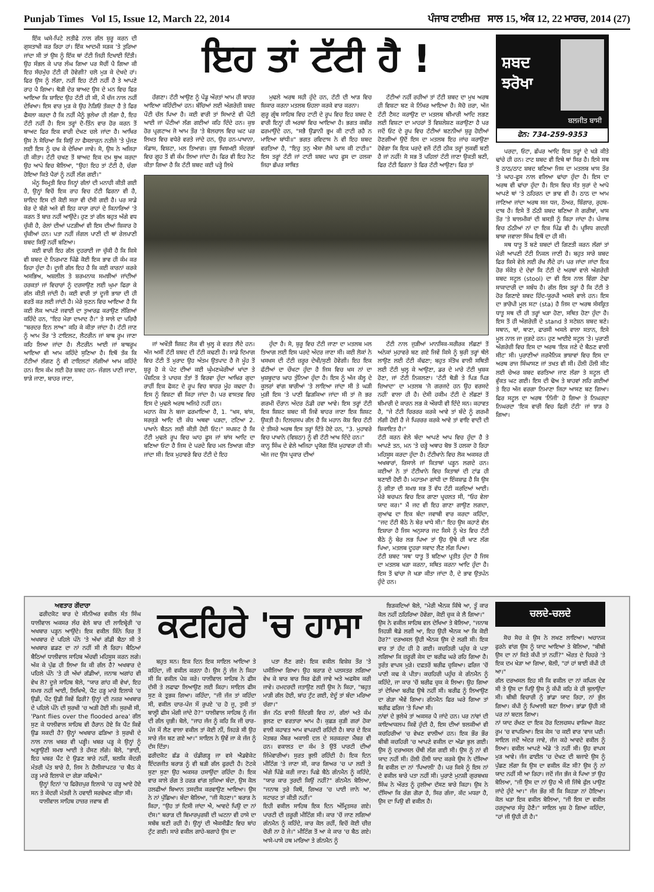Punjab Times Vol 15, Issue 12, March 22, 2014 ਪੰਜਾਬ ਟਾਈਮਜ਼ ਸਾਲ 15, ਅੰਕ 12, 22 ਮਾਰਚ, 2014 (27)
ਇੱਕ ਘਸੇ-ਪਿਟੇ ਲਤੀਫੇ ਨਾਲ ਗੱਲ ਸ਼ੁਰੂ ਕਰਨ ਦੀ ਗੁਸਤਾਖੀ ਕਰ ਰਿਹਾ ਹਾਂ। ਇੱਕ ਆਦਮੀ ਸੜਕ 'ਤੇ ਤੁਰਿਆ ਜਾਂਦਾ ਸੀ ਤਾਂ ਉਸ ਨੂੰ ਇੱਕ ਥਾਂ ਟੱਟੀ ਜਿਹੀ ਦਿਖਾਈ ਦਿੱਤੀ। ਉਹ ਸੰਭਲ ਕੇ ਪਾਰ ਲੰਘ ਗਿਆ ਪਰ ਸੋਚੀਂ ਪੈ ਗਿਆ ਕੀ ਇਹ ਸੱਚਮੁੱਚ ਟੱਟੀ ਹੀ ਹੋਵੇਗੀ? ਚਲੋ ਮੁੜ ਕੇ ਦੇਖਦੇ ਹਾਂ। ਫਿਰ ਉਸ ਨੂੰ ਲੱਗਾ, ਨਹੀਂ ਇਹ ਟੱਟੀ ਨਹੀਂ ਹੈ ਤੇ ਆਪਣੇ ਰਾਹ ਪੈ ਗਿਆ। ਥੋੜੀ ਦੇਰ ਬਾਅਦ ਉਸ ਦੇ ਮਨ ਵਿਚ ਫਿਰ ਆਇਆ ਕਿ ਸ਼ਾਇਦ ਉਹ ਟੱਟੀ ਹੀ ਸੀ, ਮੈਂ ਚੱਜ ਨਾਲ ਨਹੀਂ ਦੇਖਿਆ। ਇਸ ਵਾਰ ਮੁੜ ਕੇ ਉਹ ਨੇੜਿਓਂ ਤੱਕਦਾ ਹੈ ਤੇ ਫਿਰ ਫੈਸਲਾ ਕਰਦਾ ਹੈ ਕਿ ਨਹੀਂ ਮੈਨੂੰ ਭੁਲੇਖਾ ਹੀ ਲੱਗਾ ਹੈ, ਇਹ ਟੱਟੀ ਨਹੀਂ ਹੈ। ਇਸ ਤਰ੍ਹਾਂ ਦੋ-ਤਿੰਨ ਵਾਰ ਹੋਰ ਕਰਨ ਤੋਂ ਬਾਅਦ ਫਿਰ ਇਕ ਵਾਰੀ ਦੇਖਣ ਚਲੇ ਜਾਂਦਾ ਹੈ। ਆਖਿਰ ਉਸ ਨੇ ਸੋਚਿਆ ਕਿ ਕਿਉਂ ਨਾ ਫੈਸਲਾਕੁਨ ਨਤੀਜੇ 'ਤੇ ਪੁੱਜਣ ਲਈ ਇਸ ਨੂੰ ਚਖ ਕੇ ਦੇਖਿਆ ਜਾਵੇ। ਸੋ, ਉਸ ਨੇ ਅਜਿਹਾ ਹੀ ਕੀਤਾ। ਟੱਟੀ ਚਖਣ ਤੋਂ ਬਾਅਦ ਇਕ ਦਮ ਥੂਅ ਕਰਦਾ ਉਹ ਆਪੇ ਵਿਚ ਬੋਲਿਆ, "ਉਹ! ਇਹ ਤਾਂ ਟੱਟੀ ਹੈ, ਚੰਗਾ ਹੋਇਆ ਕਿਤੇ ਪੈਰਾਂ ਨੂੰ ਨਹੀਂ ਲੱਗ ਗਈ।"
ਮੰਨੂ ਸਿਮ੍ਰਤੀ ਵਿਚ ਜਿਨ੍ਹਾਂ ਗੱਲਾਂ ਦੀ ਮਨਾਹੀ ਕੀਤੀ ਗਈ ਹੈ, ਉਨ੍ਹਾਂ ਵਿਚੋਂ ਇਕ ਰਾਹ ਵਿਚ ਟੱਟੀ ਫਿਰਨਾ ਵੀ ਹੈ, ਸ਼ਾਇਦ ਇਸ ਦੀ ਕੋਈ ਸਜ਼ਾ ਵੀ ਦੱਸੀ ਗਈ ਹੈ। ਪਰ ਸਾਡੇ ਸ਼ੇਰ ਦੇ ਬੱਗੇ ਅਜੇ ਵੀ ਇਹ ਕਾਰਾ ਰਾਹਾਂ ਦੇ ਕਿਨਾਰਿਆਂ 'ਤੇ ਕਰਨ ਤੋਂ ਬਾਜ਼ ਨਹੀਂ ਆਉਂਦੇ। ਹੁਣ ਤਾਂ ਗੱਲ ਬਹੁਤ ਅੱਗੇ ਵਧ ਚੁੱਕੀ ਹੈ, ਰੇਲਾਂ ਦੀਆਂ ਪਟੜੀਆਂ ਵੀ ਇਸ ਦੀਆਂ ਸ਼ਿਕਾਰ ਹੋ ਚੁੱਕੀਆਂ ਹਨ। ਪਤਾ ਨਹੀਂ ਜੰਗਲ ਪਾਣੀ ਦੀ ਥਾਂ ਰੇਲਪਾਣੀ ਸ਼ਬਦ ਕਿਉਂ ਨਹੀਂ ਬਣਿਆ।
ਕਈ ਵਾਰੀ ਇਹ ਗੱਲ ਦੁਹਰਾਈ ਜਾ ਚੁੱਕੀ ਹੈ ਕਿ ਕਿਸੇ ਵੀ ਸ਼ਬਦ ਦੇ ਨਿਰਮਾਣ ਪਿੱਛੇ ਕੋਈ ਇਕ ਭਾਵ ਹੀ ਕੰਮ ਕਰ ਰਿਹਾ ਹੁੰਦਾ ਹੈ। ਦੂਜੀ ਗੱਲ ਇਹ ਹੈ ਕਿ ਕਈ ਕਾਰਨਾਂ ਕਰਕੇ ਅਸਭਿਅ, ਅਸ਼ਲੀਲ ਤੇ ਸ਼ਰਮਨਾਕ ਸਮਝੀਆਂ ਜਾਂਦੀਆਂ ਹਰਕਤਾਂ ਜਾਂ ਵਿਚਾਰਾਂ ਨੂੰ ਦਰਸਾਉਣ ਲਈ ਘੁਮਾ ਫਿਰਾ ਕੇ ਗੱਲ ਕੀਤੀ ਜਾਂਦੀ ਹੈ। ਕਈ ਵਾਰੀ ਤਾਂ ਦੂਜੀ ਭਾਸ਼ਾ ਦੀ ਹੀ ਵਰਤੋਂ ਕਰ ਲਈ ਜਾਂਦੀ ਹੈ। ਮੇਰੇ ਸੁਣਨ ਵਿਚ ਆਇਆ ਹੈ ਕਿ ਕਈ ਲੋਕ ਆਪਣੇ ਜਵਾਈ ਦਾ ਤੁਆਰਫ਼ ਕਰਾਉਣ ਲੱਗਿਆਂ ਕਹਿੰਦੇ ਹਨ, "ਇਹ ਮੇਰਾ ਦਾਮਾਦ ਹੈ।" ਤੇ ਸਾਲੇ ਦਾ ਪਰਿਚੈ "ਬਰਦਰ ਇਨ ਲਾਅ" ਕਹਿ ਕੇ ਕੀਤਾ ਜਾਂਦਾ ਹੈ। ਟੱਟੀ ਜਾਣ ਨੂੰ ਆਮ ਤੌਰ 'ਤੇ ਟਾਇਲਟ, ਲੈਟਰੀਨ ਜਾਂ ਬਾਥ ਰੂਮ ਜਾਣਾ ਕਹਿ ਲਿਆ ਜਾਂਦਾ ਹੈ। ਲੈਟਰੀਨ ਆਈ ਜਾਂ ਬਾਥਰੂਮ ਆਇਆ ਵੀ ਆਮ ਕਹਿੰਦੇ ਸੁਣਿਆ ਹੈ। ਇਥੋਂ ਤੱਕ ਕਿ ਟੱਟੀਆਂ ਲੱਗਣ ਨੂੰ ਵੀ ਟਾਇਲਟਾਂ ਲੱਗੀਆਂ ਆਮ ਕਹਿੰਦੇ ਹਨ। ਇਸ ਕੰਮ ਲਈ ਹੋਰ ਸ਼ਬਦ ਹਨ- ਜੰਗਲ ਪਾਣੀ ਜਾਣਾ, ਝਾੜੇ ਜਾਣਾ, ਬਾਹਰ ਜਾਣਾ,
ਇਹ ਤਾਂ ਟੱਟੀ ਹੈ !
ਹੱਗਣਾ। ਟੱਟੀ ਆਉਣ ਨੂੰ ਪੇਂਡੂ ਔਰਤਾਂ ਆਮ ਹੀ ਬਾਹਰ ਆਇਆ ਕਹਿੰਦੀਆਂ ਹਨ। ਬੱਚਿਆਂ ਲਈ ਅੰਗਰੇਜ਼ੀ ਸ਼ਬਦ ਪੌਟੀ ਚੱਲ ਪਿਆ ਹੈ। ਕਈ ਵਾਰੀ ਤਾਂ ਸਿਆਣੇ ਵੀ ਪੌਟੀ ਆਈ ਜਾਂ ਪੌਟੀਆਂ ਲੱਗ ਗਈਆਂ ਕਹਿ ਦਿੰਦੇ ਹਨ। ਕੁਝ ਹੋਰ ਪ੍ਰਗਟਾਅ ਜੋ ਆਮ ਤੌਰ 'ਤੇ ਬੋਲਚਾਲ ਵਿਚ ਘਟ ਪਰ ਲਿਖਤ ਵਿਚ ਵਧੇਰੇ ਵਰਤੇ ਜਾਂਦੇ ਹਨ, ਉਹ ਹਨ-ਪਾਖਾਨਾ, ਸੰਡਾਸ, ਵਿਸ਼ਟਾ, ਮਲ ਤਿਆਗ। ਕੁਝ ਖਿਝਮਈ ਸੰਦਰਭਾਂ ਵਿਚ ਗੂਹ ਤੋਂ ਵੀ ਕੰਮ ਲਿਆ ਜਾਂਦਾ ਹੈ। ਫਿਰ ਵੀ ਇਹ ਨੋਟ ਕੀਤਾ ਗਿਆ ਹੈ ਕਿ ਟੱਟੀ ਸ਼ਬਦ ਕਈ ਪੜ੍ਹੇ ਲਿਖੇ
ਮੁਢਲੇ ਅਰਥ ਸਹੀ ਹੁੰਦੇ ਹਨ, ਟੱਟੀ ਦੀ ਆੜ ਵਿਚ ਸ਼ਿਕਾਰ ਕਰਨਾ ਮਤਲਬ ਓਹਲਾ ਕਰਕੇ ਵਾਰ ਕਰਨਾ।
ਗੁਰੂ ਗ੍ਰੰਥ ਸਾਹਿਬ ਵਿਚ ਟਾਟੀ ਦੇ ਰੂਪ ਵਿਚ ਇਹ ਸ਼ਬਦ ਦੋ ਵਾਰੀ ਇਨ੍ਹਾਂ ਹੀ ਅਰਥਾਂ ਵਿਚ ਆਇਆ ਹੈ। ਭਗਤ ਕਬੀਰ ਫਰਮਾਉਂਦੇ ਹਨ, "ਸਭੈ ਉਡਾਨੀ ਭ੍ਰਮ ਕੀ ਟਾਟੀ ਰਹੈ ਨ ਮਾਇਆ ਬਾਂਧੀ॥" ਭਗਤ ਰਵਿਦਾਸ ਨੇ ਵੀ ਇਹ ਸ਼ਬਦ ਵਰਤਿਆ ਹੈ, "ਇਹੁ ਤਨੁ ਐਸਾ ਜੈਸੇ ਘਾਸ ਕੀ ਟਾਟੀ॥" ਇਸ ਤਰ੍ਹਾਂ ਟੱਟੀ ਜਾਂ ਟਾਟੀ ਸ਼ਬਦ ਘਾਹ ਫੂਸ ਦਾ ਹਲਕਾ ਜਿਹਾ ਛੱਪਰ ਸਾਬਿਤ
ਟੱਟੀਆਂ ਨਹੀਂ ਰਹੀਆਂ ਤਾਂ ਟੱਟੀ ਸ਼ਬਦ ਦਾ ਮੁਖ ਅਰਥ ਹੀ ਵਿਸ਼ਟਾ ਬਣ ਕੇ ਨਿੱਖਰ ਆਇਆ ਹੈ। ਸੋਚੋ ਜ਼ਰਾ, ਅੱਜ ਟੱਟੀ ਟੈਸਟ ਕਰਾਉਣ ਦਾ ਮਤਲਬ ਬੀਮਾਰੀ ਆਦਿ ਲਭਣ ਲਈ ਵਿਸ਼ਟਾ ਦਾ ਮਾਹਰਾਂ ਤੋਂ ਵਿਸ਼ਲੇਸ਼ਣ ਕਰਾਉਣਾ ਹੈ ਪਰ ਜਦੋਂ ਓਟ ਦੇ ਰੂਪ ਵਿਚ ਟੱਟੀਆਂ ਬਣਨੀਆਂ ਸ਼ੁਰੂ ਹੋਈਆਂ ਹੋਣਗੀਆਂ ਉਦੋਂ ਇਸ ਦਾ ਮਤਲਬ ਇਹ ਜਾਂਚ ਕਰਾਉਣਾ ਹੋਵੇਗਾ ਕਿ ਇਕ ਪਰਦੇ ਵਜੋਂ ਟੱਟੀ ਠੀਕ ਤਰ੍ਹਾਂ ਲੁਕਵੀਂ ਬਣੀ ਹੈ ਜਾਂ ਨਹੀਂ! ਸੋ ਸਭ ਤੋਂ ਪਹਿਲਾਂ ਟੱਟੀ ਜਾਣਾ ਉਕਤੀ ਬਣੀ, ਫਿਰ ਟੱਟੀ ਫਿਰਨਾ ਤੇ ਫਿਰ ਟੱਟੀ ਆਉਣਾ। ਫਿਰ ਤਾਂ
ਜਾਂ ਅਖੌਤੀ ਸ਼ਿਸ਼ਟ ਲੋਕ ਵੀ ਖੁਲ੍ਹ ਕੇ ਵਰਤ ਲੈਂਦੇ ਹਨ। ਅੱਜ ਅਸੀਂ ਟੱਟੀ ਸ਼ਬਦ ਦੀ ਟੱਟੀ ਕਢਣੀ ਹੈ। ਸਾਡੇ ਦਿਮਾਗ ਵਿਚ ਟੱਟੀ ਤੋਂ ਮੁਰਾਦ ਉਹ ਅੰਤਮ ਉਤਪਾਦ ਹੈ ਜੋ ਮੂੰਹ ਤੋਂ ਸ਼ੁਰੂ ਹੋ ਕੇ ਪੇਟ ਦੀਆਂ ਕਈ ਘੁੰਮਣਘੇਰੀਆਂ ਖਾਂਦਾ ਤੇ ਪੌਸ਼ਟਿਕ ਤੇ ਪਾਚਕ ਤੱਤਾਂ ਤੋਂ ਵਿਰਵਾ ਹੁੰਦਾ ਆਖਿਰ ਗੁਦਾ ਰਾਹੀਂ ਇਕ ਫੋਕਟ ਦੇ ਰੂਪ ਵਿਚ ਬਾਹਰ ਮੂੰਹ ਕਢਦਾ ਹੈ। ਇਸ ਨੂੰ ਵਿਸ਼ਟਾ ਵੀ ਕਿਹਾ ਜਾਂਦਾ ਹੈ। ਪਰ ਵਾਸਤਵ ਵਿਚ ਇਸ ਦੇ ਮੁਢਲੇ ਅਰਥ ਅਜਿਹੇ ਨਹੀਂ ਹਨ।
ਮਹਾਨ ਕੋਸ਼ ਨੇ ਬਜਾ ਫਰਮਾਇਆ ਹੈ, 1. "ਖਸ, ਬਾਂਸ, ਸਰਕੁੜੇ ਆਦਿ ਦੀ ਕੰਧ ਅਥਵਾ ਪੜਦਾ, ਟਟਿਆ 2. ਪਾਖਾਨੇ ਬੈਠਨ ਲਈ ਕੀਤੀ ਹੋਈ ਓਟ।" ਸਪਸ਼ਟ ਹੈ ਕਿ ਟੱਟੀ ਮੁਢਲੇ ਰੂਪ ਵਿਚ ਘਾਹ ਫੂਸ ਜਾਂ ਬਾਂਸ ਆਦਿ ਦਾ ਬਣਿਆ ਓਟਾ ਹੈ ਜਿਸ ਦੇ ਪਰਦੇ ਵਿਚ ਮਲ ਤਿਆਗ ਕੀਤਾ ਜਾਂਦਾ ਸੀ। ਇਕ ਮੁਹਾਵਰੇ ਵਿਚ ਟੱਟੀ ਦੇ ਇਹ
ਹੁੰਦਾ ਹੈ। ਸੋ, ਸ਼ੁਰੂ ਵਿਚ ਟੱਟੀ ਜਾਣਾ ਦਾ ਮਤਲਬ ਮਲ ਤਿਆਗ ਲਈ ਇਸ ਪਰਦੇ ਅੰਦਰ ਜਾਣਾ ਸੀ। ਕਈ ਲੋਕਾਂ ਨੇ ਖਸਖਸ ਦੀ ਟੱਟੀ ਜ਼ਰੂਰ ਦੇਖੀ/ਸੁਣੀ ਹੋਵੇਗੀ। ਇਹ ਇਕ ਫੱਟੀਆਂ ਦਾ ਚੌਖਟਾ ਹੁੰਦਾ ਹੈ ਜਿਸ ਵਿਚ ਖਸ ਨਾਂ ਦਾ ਖੁਸ਼ਬੂਦਾਰ ਘਾਹ ਤੁੰਨਿਆ ਹੁੰਦਾ ਹੈ। ਇਸ ਨੂੰ ਅੱਜ ਕੱਲ੍ਹ ਦੇ ਕੂਲਰਾਂ ਵਾਂਗ ਬਾਰੀਆਂ 'ਤੇ ਲਾਇਆ ਜਾਂਦਾ ਸੀ ਤੇ ਘੜੀ ਮੁੜੀ ਇਸ 'ਤੇ ਪਾਣੀ ਛਿੜਕਿਆ ਜਾਂਦਾ ਸੀ ਤਾਂ ਜੋ ਭਰ ਗਰਮੀ ਦੌਰਾਨ ਅੰਦਰ ਠੰਡੀ ਹਵਾ ਆਵੇ। ਇਸ ਤਰ੍ਹਾਂ ਟੱਟੀ ਇਕ ਸ਼ਿਸ਼ਟ ਸ਼ਬਦ ਸੀ ਜਿਵੇਂ ਬਾਹਰ ਜਾਣਾ ਇਕ ਸ਼ਿਸ਼ਟ ਉਕਤੀ ਹੈ। ਦਿਲਚਸਪ ਗੱਲ ਹੈ ਕਿ ਮਹਾਨ ਕੋਸ਼ ਵਿਚ ਟੱਟੀ ਦੇ ਤੀਸਰੇ ਅਰਥ ਇਸ ਤਰ੍ਹਾਂ ਦਿੱਤੇ ਹੋਏ ਹਨ, "3. ਮੁਹਾਵਰੇ ਵਿਚ ਪਾਖਾਨੇ (ਵਿਸ਼ਠਾ) ਨੂੰ ਵੀ ਟੱਟੀ ਆਖ ਦਿੰਦੇ ਹਨ।"
ਕਾਨ੍ਹ ਸਿੰਘ ਦੇ ਵੇਲੇ ਅਜਿਹਾ ਪ੍ਰਯੋਗ ਇੱਕ ਮੁਹਾਵਰਾ ਹੀ ਸੀ। ਅੱਜ ਜਦ ਉਸ ਪ੍ਰਕਾਰ ਦੀਆਂ
ਟੱਟੀ ਨਾਲ ਜੁੜੀਆਂ ਮਾਨਸਿਕ-ਸਰੀਰਕ ਲੱਛਣਾਂ ਤੋਂ ਅਨੇਕਾਂ ਮੁਹਾਵਰੇ ਬਣ ਗਏ ਜਿਵੇਂ ਕਿਸੇ ਨੂੰ ਬੁਰੀ ਤਰ੍ਹਾਂ ਥੱਲੇ ਲਾਉਣ ਲਈ ਟੱਟੀ ਕੱਢਣਾ; ਬਹੁਤ ਸੰਤੋਖ ਵਾਲੀ ਸਥਿਤੀ ਲਈ ਟੱਟੀ ਖੁਲ੍ਹ ਕੇ ਆਉਣਾ, ਡਰ ਦੇ ਮਾਰੇ ਟੱਟੀ ਖੁਸ਼ਕ ਹੋਣਾ, ਜਾਂ ਟੱਟੀ ਨਿਕਲਣਾ। 'ਟੱਟੀ ਥੋੜੀ ਤੇ ਪਿੜ ਪਿੜ ਜ਼ਿਆਦਾ' ਦਾ ਮਤਲਬ 'ਜੋ ਗਰਜਦੇ ਹਨ ਉਹ ਵਰਸਦੇ ਨਹੀਂ' ਵਾਲਾ ਹੀ ਹੈ। ਦੇਸੀ ਹਕੀਮ ਟੱਟੀ ਦੇ ਲੱਛਣਾਂ ਤੋਂ ਬੀਮਾਰੀ ਦੇ ਕਾਰਨ ਲਭ ਕੇ ਔਸ਼ਧੀ ਵੀ ਦਿੰਦੇ ਸਨ। ਕਹਾਵਤ ਹੈ, "ਜੇ ਟੱਟੀ ਚਿਰਰਰ ਕਰਕੇ ਆਵੇ ਤਾਂ ਬੰਦੇ ਨੂੰ ਗਰਮੀ ਲੱਗੀ ਹੋਈ ਹੈ ਜੇ ਪਿਰਰਰ ਕਰਕੇ ਆਵੇ ਤਾਂ ਵਾਇ ਵਾਦੀ ਦੀ ਸ਼ਿਕਾਇਤ ਹੈ।"
ਟੱਟੀ ਕਰਨ ਵੇਲੇ ਬੰਦਾ ਆਪਣੇ ਆਪ ਵਿਚ ਹੁੰਦਾ ਹੈ ਤੇ ਆਪਣੇ ਤਨ, ਮਨ 'ਤੇ ਚੜ੍ਹੇ ਅਥਾਹ ਬੋਝ ਤੋਂ ਹਲਕਾ ਹੋ ਰਿਹਾ ਮਹਿਸੂਸ ਕਰਦਾ ਹੁੰਦਾ ਹੈ। ਟੱਟੀਖਾਨੇ ਵਿਚ ਲੋਕ ਅਕਸਰ ਹੀ ਅਖਬਾਰਾਂ, ਰਿਸਾਲੇ ਜਾਂ ਕਿਤਾਬਾਂ ਪੜ੍ਹਨ ਲਗਦੇ ਹਨ। ਕਈਆਂ ਨੇ ਤਾਂ ਟੱਟੀਖਾਨੇ ਵਿਚ ਕਿਤਾਬਾਂ ਦੀ ਟਾਂਡ ਹੀ ਬਣਾਈ ਹੋਈ ਹੈ। ਮਹਾਤਮਾ ਗਾਂਧੀ ਦਾ ਇੰਕਸ਼ਾਫ਼ ਹੈ ਕਿ ਉਸ ਨੂੰ ਗੀਤਾ ਦੀ ਸਮਝ ਸਭ ਤੋਂ ਵੱਧ ਟੱਟੀ ਕਰਦਿਆਂ ਆਈ। ਮੇਰੇ ਬਚਪਨ ਵਿਚ ਇਕ ਗਾਣਾ ਪ੍ਰਚਲਤ ਸੀ, "ਓਹ ਵੇਲਾ ਯਾਦ ਕਰ।" ਮੈਂ ਜਦ ਵੀ ਇਹ ਗਾਣਾ ਗਾਉਣ ਲਗਦਾ, ਗੁਆਂਢ ਦਾ ਇਕ ਬੰਦਾ ਜਵਾਬੀ ਵਾਰ ਕਰਦਾ ਕਹਿੰਦਾ, "ਜਦ ਟੱਟੀ ਬੈਠੇ ਨੇ ਬੇਰ ਖਾਧੇ ਸੀ।" ਇਹ ਉਸ ਕਹਾਣੇ ਵੱਲ ਇਸ਼ਾਰਾ ਹੈ ਜਿਸ ਅਨੁਸਾਰ ਜਦ ਕਿਸੇ ਨੂੰ ਖੇਤ ਵਿਚ ਟੱਟੀ ਬੈਠੇ ਨੂੰ ਬੇਰ ਲਭ ਪਿਆ ਤਾਂ ਉਹ ਉਥੇ ਹੀ ਖਾਣ ਲੱਗ ਪਿਆ, ਮਤਲਬ ਦੂਹਰਾ ਸਵਾਦ ਲੈਣ ਲੱਗ ਪਿਆ।
ਟੱਟੀ ਸ਼ਬਦ 'ਸਥ' ਧਾਤੂ ਤੋਂ ਬਣਿਆ ਪ੍ਰਤੀਤ ਹੁੰਦਾ ਹੈ ਜਿਸ ਦਾ ਮਤਲਬ ਖੜਾ ਕਰਨਾ, ਸਥਿਤ ਕਰਨਾ ਆਦਿ ਹੁੰਦਾ ਹੈ। ਇਸ ਤੋਂ ਢਾਂਚਾ ਜੋ ਖੜਾ ਕੀਤਾ ਜਾਂਦਾ ਹੈ, ਦੇ ਭਾਵ ਉਤਪੰਨ ਹੁੰਦੇ ਹਨ।
ਸ਼ਬਦ ਝਰੋਖਾ
ਬਲਜੀਤ ਬਾਸੀ
ਫੋਨ: 734-259-9353
ਪਰਦਾ, ਓਟਾ, ਛੱਪਰ ਆਦਿ ਇਕ ਤਰ੍ਹਾਂ ਦੇ ਖੜੇ ਕੀਤੇ ਢਾਂਚੇ ਹੀ ਹਨ। ਟਾਟ ਸ਼ਬਦ ਵੀ ਇਥੇ ਥਾਂ ਸਿਰ ਹੈ। ਇਸੇ ਸਥ ਤੋਂ ਠਾਠ/ਠਾਟ ਸ਼ਬਦ ਬਣਿਆ ਜਿਸ ਦਾ ਮਤਲਬ ਖਾਸ ਤੌਰ 'ਤੇ ਘਾਹ-ਫੂਸ ਨਾਲ ਵਲਿਆ ਢਾਂਚਾ ਹੁੰਦਾ ਹੈ। ਇਸ ਦਾ ਅਰਥ ਵੀ ਢਾਂਚਾ ਹੁੰਦਾ ਹੈ। ਇਸ ਵਿਚ ਸੱਤ ਸੁਰਾਂ ਦੇ ਆਪੋ ਆਪਣੇ ਥਾਂ 'ਤੇ ਠਹਿਰਨ ਦਾ ਭਾਵ ਵੀ ਹੈ। ਠਾਠ ਦਾ ਆਮ ਜਾਣਿਆ ਜਾਂਦਾ ਅਰਥ ਸਜ ਧਜ, ਠੌਅਰ, ਸ਼ਿੰਗਾਰ, ਰੁਹਬ-ਦਾਬ ਹੈ। ਇਸੇ ਤੋਂ ਠੱਠੀ ਸ਼ਬਦ ਬਣਿਆ ਜੋ ਗਰੀਬਾਂ, ਖਾਸ ਤੌਰ 'ਤੇ ਬਾਲਮੀਕਾਂ ਦੀ ਬਸਤੀ ਨੂੰ ਕਿਹਾ ਜਾਂਦਾ ਹੈ। ਪੰਜਾਬ ਵਿਚ ਠੱਠੀਆਂ ਨਾਂ ਦਾ ਇਕ ਪਿੰਡ ਵੀ ਹੈ। ਪ੍ਰਸਿਧ ਗਦਰੀ ਬਾਬਾ ਜਵਾਲਾ ਸਿੰਘ ਇਥੋਂ ਦਾ ਹੀ ਸੀ।
ਸਥ ਧਾਤੂ ਤੋਂ ਬਣੇ ਸ਼ਬਦਾਂ ਦੀ ਗਿਣਤੀ ਕਰਨ ਲੱਗਾਂ ਤਾਂ ਮੇਰੀ ਆਪਣੀ ਟੱਟੀ ਨਿਕਲ ਜਾਣੀ ਹੈ। ਬਹੁਤ ਸਾਰੇ ਸ਼ਬਦ ਫਿਰ ਕਿਸੇ ਵੇਲੇ ਲਈ ਰੱਖ ਲੈਂਦੇ ਹਾਂ। ਪਰ ਜਾਂਦਾ ਜਾਂਦਾ ਇਕ ਹੋਰ ਸੰਕੇਤ ਦੇ ਦੇਵਾਂ ਕਿ ਟੱਟੀ ਦੇ ਅਰਥਾਂ ਵਾਲੇ ਅੰਗਰੇਜ਼ੀ ਸ਼ਬਦ ਸਟੂਲ (stool) ਦਾ ਵੀ ਇਸ ਨਾਲ ਵਿੰਗਾ ਟੇਢਾ ਸਾਕਾਦਾਰੀ ਦਾ ਸਬੰਧ ਹੈ। ਗੱਲ ਇਸ ਤਰ੍ਹਾਂ ਹੈ ਕਿ ਟੱਟੀ ਤੇ ਹੋਰ ਗਿਣਾਏ ਸ਼ਬਦ ਹਿੰਦ-ਯੂਰਪੀ ਅਸਲੇ ਵਾਲੇ ਹਨ। ਇਸ ਦਾ ਭਾਰੋਪੀ ਮੂਲ ਸਟਾ (sta) ਹੈ ਜਿਸ ਦਾ ਅਰਥ ਸੰਸਕ੍ਰਿਤ ਧਾਤੂ ਸਥ ਦੀ ਹੀ ਤਰ੍ਹਾਂ ਖੜਾ ਹੋਣਾ, ਸਥਿਤ ਹੋਣਾ ਹੁੰਦਾ ਹੈ। ਇਸ ਤੋਂ ਹੀ ਅੰਗਰੇਜ਼ੀ ਦੇ stand ਤੇ ਸਟੇਸ਼ਨ ਸ਼ਬਦ ਬਣੇ। ਸਥਾਨ, ਥਾਂ, ਥਾਣਾ, ਫਾਰਸੀ ਅਸਲੇ ਵਾਲਾ ਸਤਾਨ, ਇਸੇ ਮੂਲ ਨਾਲ ਜਾ ਜੁੜਦੇ ਹਨ। ਹੁਣ ਆਈਏ ਸਟੂਲ 'ਤੇ। ਪੁਰਾਣੀ ਅੰਗਰੇਜ਼ੀ ਵਿਚ ਇਸ ਦਾ ਅਰਥ 'ਇਕ ਜਣੇ ਦੇ ਬੈਠਣ ਵਾਲੀ ਸੀਟ' ਸੀ। ਪੁਰਾਣੀਆਂ ਜਰਮੈਨਿਕ ਭਾਸ਼ਾਵਾਂ ਵਿਚ ਇਸ ਦਾ ਅਰਥ ਰਾਜ ਸਿੰਘਾਸਣ ਜਾਂ ਤਖਤ ਵੀ ਸੀ। ਹੌਲੀ ਹੌਲੀ ਸੀਟ ਲਈ ਚੇਅਰ ਸ਼ਬਦ ਵਰਤਿਆ ਜਾਣ ਲੱਗਾ ਤੇ ਸਟੂਲ ਦੀ ਵੁੱਕਤ ਘਟ ਗਈ। ਇਸ ਦੀ ਢੋਅ ਤੇ ਬਾਹਵਾਂ ਲਹਿ ਗਈਆਂ ਤੇ ਇਹ ਅੱਜ ਵਰਗਾ ਨਿਮਾਣਾ ਜਿਹਾ ਆਸਣ ਬਣ ਗਿਆ। ਫਿਰ ਸਟੂਲ ਦਾ ਅਰਥ 'ਨਿੱਜੀ' ਹੋ ਗਿਆ ਤੇ ਨਿਘਰਦਾ ਨਿਘਰਦਾ 'ਇਕ ਵਾਰੀ ਵਿਚ ਫਿਰੀ ਟੱਟੀ' ਜਾਂ ਝਾੜ ਹੋ ਗਿਆ।
ਅਵਤਾਰ ਗੋਂਦਾਰਾ
ਫਰੀਦਕੋਟ ਬਾਰ ਦੇ ਸੀਨੀਅਰ ਵਕੀਲ ਸੰਤ ਸਿੰਘ ਧਾਲੀਵਾਲ ਅਕਸਰ ਲੰਚ ਵੇਲੇ ਬਾਰ ਦੀ ਲਾਇਬ੍ਰੇਰੀ 'ਚ ਅਖਬਾਰ ਪੜ੍ਹਨ ਆਉਂਦੇ। ਇਕ ਵਕੀਲ ਕਿੰਨੇ ਚਿਰ ਤੋਂ ਅਖਬਾਰ ਦੇ ਪਹਿਲੇ ਪੰਨੇ 'ਤੇ ਅੱਖਾਂ ਗੱਡੀ ਬੈਠਾ ਸੀ ਤੇ ਅਖਬਾਰ ਛਡਣ ਦਾ ਨਾਂ ਨਹੀਂ ਸੀ ਲੈ ਰਿਹਾ। ਬੈਠਿਆਂ ਬੈਠਿਆਂ ਧਾਲੀਵਾਲ ਸਾਹਿਬ ਅੱਚਵੀ ਮਹਿਸੂਸ ਕਰਨ ਲਗੇ। ਅੱਕ ਕੇ ਪੁੱਛ ਹੀ ਲਿਆ ਕਿ ਕੀ ਗੱਲ ਹੈ? ਅਖਬਾਰ ਦੇ ਪਹਿਲੇ ਪੰਨੇ 'ਤੇ ਹੀ ਅੱਖਾਂ ਗੱਡੀਆਂ, ਜਨਾਬ ਅਗਾਂਹ ਵੀ ਵੇਖ ਲੋ? ਦੂਜੇ ਸਾਹਿਬ ਬੋਲੇ, "ਯਾਰ ਗਾਂਹ ਕੀ ਵੇਖਾਂ, ਇਹ ਸਮਝ ਨਹੀਂ ਆਈ, ਲਿਖਿਐ, ਪੈਂਟ ਹੜ੍ਹ ਮਾਰੇ ਇਲਾਕੇ 'ਚ ਉਡੀ, ਪੈਂਟ ਉਡੀ ਕਿਵੇਂ ਫਿਰੀ? ਉਨ੍ਹਾਂ ਦੀ ਨਜ਼ਰ ਅਖਬਾਰ ਦੇ ਪਹਿਲੇ ਪੰਨੇ ਦੀ ਸੁਰਖੀ 'ਚ ਅੜੀ ਹੋਈ ਸੀ। ਸੁਰਖੀ ਸੀ, 'Pant flies over the flooded area' ਗੱਲ ਸੁਣ ਕੇ ਧਾਲੀਵਾਲ ਸਾਹਿਬ ਵੀ ਹੈਰਾਨ ਹੋਏ ਕਿ ਪੈਂਟ ਕਿਵੇਂ ਉਡ ਸਕਦੀ ਹੈ? ਉਨ੍ਹਾਂ ਅਖਬਾਰ ਫੜਿਆ ਤੇ ਸੁਰਖੀ ਦੇ ਨਾਲ ਨਾਲ ਖਬਰ ਵੀ ਪੜ੍ਹੀ। ਖਬਰ ਪੜ੍ਹ ਕੇ ਉਨ੍ਹਾਂ ਨੂੰ ਅੜ੍ਹਾਉਣੀ ਸਮਝ ਆਈ ਤੇ ਹੱਸਣ ਲੱਗੇ। ਬੋਲੇ, "ਭਾਈ, ਇਹ ਖਬਰ ਪੈਂਟ ਦੇ ਉਡਣ ਬਾਰੇ ਨਹੀਂ, ਬਲਕਿ ਕੇਂਦਰੀ ਮੰਤਰੀ ਪੰਤ ਬਾਰੇ ਹੈ, ਜਿਸ ਨੇ ਹੈਲੀਕਾਪਟਰ 'ਚ ਬੈਠ ਕੇ ਹੜ੍ਹ ਮਾਰੇ ਇਲਾਕੇ ਦਾ ਗੇੜਾ ਕਢਿਐ।"
ਉਨ੍ਹਾਂ ਦਿਨਾਂ 'ਚ ਫਿਰੋਜ਼ਪੁਰ ਇਲਾਕੇ 'ਚ ਹੜ੍ਹ ਆਏ ਹੋਏ ਸਨ ਤੇ ਕੇਂਦਰੀ ਮੰਤਰੀ ਨੇ ਹਵਾਈ ਸਰਵੇਖਣ ਕੀਤਾ ਸੀ।
ਧਾਲੀਵਾਲ ਸਾਹਿਬ ਹਾਜ਼ਰ ਜਵਾਬ ਵੀ
ਕਟਹਿਰੇ 'ਚ ਹਾਸਾ
ਬਹੁਤ ਸਨ। ਇਕ ਦਿਨ ਇਕ ਸਾਇਲ ਆਇਆ ਤੇ ਕਹਿੰਦਾ, ਜੀ ਵਕੀਲ ਕਰਨਾ ਹੈ। ਉਸ ਨੂੰ ਜੱਜ ਨੇ ਕਿਹਾ ਸੀ ਕਿ ਵਕੀਲ ਪੇਸ਼ ਕਰੇ। ਧਾਲੀਵਾਲ ਸਾਹਿਬ ਨੇ ਫੀਸ ਦੱਸੀ ਤੇ ਲਫਾਫਾ ਲਿਆਉਣ ਲਈ ਕਿਹਾ। ਸਾਇਲ ਫੀਸ ਸੁਣ ਕੇ ਤ੍ਰਭਕ ਗਿਆ। ਕਹਿੰਦਾ, "ਜੀ ਜੱਜ ਤਾਂ ਕਹਿੰਦਾ ਸੀ, ਵਕੀਲ ਚਾਰ-ਪੰਜ ਸੌ ਰੁਪਏ 'ਚ ਹੋ ਜੂ, ਤੁਸੀ ਤਾਂ ਬਾਲ੍ਹੀ ਫੀਸ ਮੰਗੀ ਜਾਂਦੇ ਹੋ?" ਧਾਲੀਵਾਲ ਸਾਹਿਬ ਨੂੰ ਜੱਜ ਦੀ ਗੱਲ ਚੁਭੀ। ਬੋਲੇ, "ਜਾਹ ਜੱਜ ਨੂੰ ਕਹਿ ਕਿ ਜੀ ਚਾਰ-ਪੰਜ ਸੌ ਲੈਣ ਵਾਲਾ ਵਕੀਲ ਤਾਂ ਕੋਈ ਨੀਂ, ਜਿਹੜੇ ਸੀ ਉਹ ਸਾਰੇ ਜੱਜ ਬਣ ਗਏ ਆ।" ਸਾਇਲ ਨੇ ਉਵੇਂ ਜਾ ਕੇ ਜੱਜ ਨੂੰ ਦੱਸ ਦਿੱਤਾ।
ਫਰੀਦਕੋਟ ਛੱਡ ਕੇ ਚੰਡੀਗੜ੍ਹ ਜਾ ਵਸੇ ਐਡਵੋਕੇਟ ਇੰਦਰਜੀਤ ਬਰਾੜ ਨੂੰ ਵੀ ਬੜੀ ਗੱਲ ਫੁਰਦੀ ਹੈ। ਟੋਟਕੇ ਸੁਣਾ ਸੁਣਾ ਉਹ ਅਕਸਰ ਹਸਾਉਂਦਾ ਰਹਿੰਦਾ ਹੈ। ਇਕ ਵਾਰ ਕਾਲੇ ਰੰਗ ਤੇ ਹਰੜ ਵਾਂਗ ਸੁਕਿਆ ਬੰਦਾ, ਉਸ ਕੋਲ ਹਲਫੀਆਂ ਬਿਆਨ ਤਸਦੀਕ ਕਰਵਾਉਣ ਆਇਆ। ਉਸ ਨੇ ਨਾਂ ਪੁੱਛਿਆ। ਬੰਦਾ ਬੋਲਿਆ, "ਜੀ ਸੋਹਣਾ।" ਬਰਾੜ ਨੇ ਕਿਹਾ, "ਉਹ ਤਾਂ ਦਿਸੀ ਜਾਂਦਾ ਐ, ਆਵਦੇ ਪਿਉ ਦਾ ਨਾਂ ਦੱਸ।" ਬਰਾੜ ਦੀ ਬਿਮਾਰਪੁਰਸ਼ੀ ਦੀ ਘਟਨਾ ਵੀ ਹਾਸੇ ਦਾ ਸਬੱਬ ਬਣੀ ਰਹੀ ਹੈ। ਉਨ੍ਹਾਂ ਦੀ ਐਕਸੀਡੈਂਟ ਵਿਚ ਬਾਂਹ ਟੁੱਟ ਗਈ। ਸਾਰੇ ਵਕੀਲ ਗਾਹੇ-ਬਗਾਹੇ ਉਸ ਦਾ
ਪਤਾ ਲੈਣ ਗਏ। ਇਕ ਵਕੀਲ ਵਿਸ਼ੇਸ਼ ਤੌਰ 'ਤੇ ਪਸੀਜਿਆ ਗਿਆ। ਉਹ ਬਰਾੜ ਦੇ ਪਲਸਤਰ ਲਗਿਆ ਵੇਖ ਕੇ ਬਾਰ ਬਾਰ ਸਿਰ ਫੇਰੀ ਜਾਵੇ ਅਤੇ ਅਫਸੋਸ ਕਰੀ ਜਾਵੇ। ਹਮਦਰਦੀ ਜਤਾਉਣ ਲਈ ਉਸ ਨੇ ਕਿਹਾ, "ਬਹੁਤ ਮਾੜੀ ਗੱਲ ਹੋਈ, ਬਾਂਹ ਟੁੱਟ ਗਈ, ਏਦੂੰ ਤਾਂ ਬੰਦਾ ਮਰਿਆ ਚੰਗਾ।"
ਭੱਜ ਨੱਠ ਵਾਲੀ ਜ਼ਿੰਦਗੀ ਵਿਚ ਨਾਂ, ਗੱਲਾਂ ਅਤੇ ਕੰਮ ਭੁਲਣ ਦਾ ਵਰਤਾਰਾ ਆਮ ਹੈ। ਕੁਛੜ ਕੁੜੀ ਗਰਾਂ ਹੋਕਾ ਵਾਲੀ ਕਹਾਵਤ ਆਮ ਵਾਪਰਦੀ ਰਹਿੰਦੀ ਹੈ। ਬਾਰ ਦੇ ਇਕ ਮੋਤਬਰ ਮੈਂਬਰ ਅਕਾਲੀ ਦਲ ਦੇ ਸਰਕਰਦਾ ਮੈਂਬਰ ਵੀ ਹਨ। ਵਕਾਲਤ ਦਾ ਕੰਮ ਤੇ ਉਤੋਂ ਪਾਰਟੀ ਦੀਆਂ ਜਿੰਮੇਵਾਰੀਆਂ। ਸੁਰਤ ਭੁਲੀ ਰਹਿੰਦੀ ਹੈ। ਇਕ ਦਿਨ ਮੀਟਿੰਗ 'ਤੇ ਜਾਣਾ ਸੀ, ਕਾਰ ਗਿਅਰ 'ਚ ਪਾ ਲਈ ਤੇ ਅੱਗੇ ਪਿੱਛੇ ਕਰੀ ਜਾਣ। ਪਿਛੇ ਬੈਠੇ ਗੰਨਮੈਨ ਨੂੰ ਕਹਿੰਦੇ, "ਯਾਰ ਕਾਰ ਤੁਰਦੀ ਕਿਉਂ ਨਹੀਂ?" ਗੰਨਮੈਨ ਬੋਲਿਆ, "ਜਨਾਬ ਤੁਰੇ ਕਿਥੋਂ, ਗਿਅਰ 'ਚ ਪਾਈ ਜਾਨੇ ਆ, ਸਟਾਰਟ ਤਾਂ ਕੀਤੀ ਨਹੀਂ।"
ਇਹੀ ਵਕੀਲ ਸਾਹਿਬ ਇਕ ਦਿਨ ਅੰਮ੍ਰਿਤਸਰ ਗਏ। ਪਾਰਟੀ ਦੀ ਜ਼ਰੂਰੀ ਮੀਟਿੰਗ ਸੀ। ਕਾਰ 'ਚੋਂ ਜਾਣ ਲਗਿਆਂ ਗੰਨਮੈਨ ਨੂੰ ਕਹਿੰਦੇ, ਕਾਰ ਕੋਲ ਰਹੀਂ, ਵਿਚੋਂ ਕੋਈ ਚੀਜ਼ ਚੋਰੀ ਨਾ ਹੋ ਜੇ।" ਮੀਟਿੰਗ ਤੋਂ ਆ ਕੇ ਕਾਰ 'ਚ ਬੈਠ ਗਏ। ਆਸੇ-ਪਾਸੇ ਹਥ ਮਾਰਿਆ ਤੇ ਗੰਨਮੈਨ ਨੂੰ
ਝਿੜਕਦਿਆਂ ਬੋਲੇ, "ਮੇਰੀ ਐਨਕ ਕਿੱਥੇ ਆ, ਤੂੰ ਕਾਰ ਕੋਲ ਨਹੀਂ ਠਹਿਰਿਆ ਹੋਵੇਂਗਾ, ਕੋਈ ਚੁਕ ਕੇ ਲੈ ਗਿਆ।"
ਉਸ ਨੇ ਵਕੀਲ ਸਾਹਿਬ ਵਲ ਦੇਖਿਆ ਤੇ ਬੋਲਿਆ, "ਜਨਾਬ ਜਿਹੜੀ ਥੋਡੇ ਲਗੀ ਆ, ਇਹ ਉਹੀ ਐਨਕ ਆ ਕਿ ਕੋਈ ਹੋਰ?" ਦਰਅਸਲ ਉਹੀ ਐਨਕ ਉਸ ਦੇ ਲਗੀ ਸੀ। ਇਕ ਵਾਰ ਤਾਂ ਹੱਦ ਹੀ ਹੋ ਗਈ। ਕਚਹਿਰੀ ਪਹੁੰਚ ਕੇ ਪਤਾ ਲਗਿਆ ਕਿ ਜ਼ਰੂਰੀ ਕੇਸ ਦਾ ਬਰੀਫ ਘਰੇ ਰਹਿ ਗਿਆ ਹੈ। ਤੁਰੰਤ ਵਾਪਸ ਮੁੜੇ। ਦਫਤਰੋਂ ਬਰੀਫ ਚੁਕਿਆ। ਫਰਿਜ 'ਚੋਂ ਪਾਣੀ ਕਢ ਕੇ ਪੀਤਾ। ਕਚਹਿਰੀ ਪਹੁੰਚ ਕੇ ਗੰਨਮੈਨ ਨੂੰ ਕਹਿੰਦੇ, ਜਾ ਕਾਰ 'ਚੋਂ ਬਰੀਫ ਚੁਕ ਕੇ ਲਿਆ। ਉਹ ਗਿਆ ਤਾਂ ਦੇਖਿਆ ਬਰੀਫ ਉਥੇ ਨਹੀਂ ਸੀ। ਬਰੀਫ ਨੂੰ ਲਿਆਉਣ ਦਾ ਗੇੜਾ ਐਵੇਂ ਗਿਆ। ਗੰਨਮੈਨ ਫਿਰ ਘਰੇ ਗਿਆ ਤਾਂ ਬਰੀਫ ਫਰਿਜ 'ਤੇ ਪਿਆ ਸੀ।
ਨਾਂਵਾਂ ਦੇ ਭੁਲੇਖੇ ਤਾਂ ਅਕਸਰ ਪੈ ਜਾਂਦੇ ਹਨ। ਪਰ ਨਾਂਵਾਂ ਦੀ ਕਾਇਆਕਲਪ ਕਿਵੇਂ ਹੁੰਦੀ ਹੈ, ਇਸ ਦੀਆਂ ਝਲਕੀਆਂ ਵੀ ਕਚਹਿਰੀਆਂ 'ਚ ਵੇਖਣ ਵਾਲੀਆਂ ਹਨ। ਇਕ ਭੌਰ ਭੌਰ ਬੀਬੀ ਕਚਹਿਰੀ 'ਚ ਆਪਣੇ ਵਕੀਲ ਦਾ ਅੱਡਾ ਭੁਲ ਗਈ। ਉਸ ਨੂੰ ਦਰਅਸਲ ਚੌਥੀ ਲੱਗ ਗਈ ਸੀ। ਉਸ ਨੂੰ ਨਾਂ ਵੀ ਯਾਦ ਨਹੀਂ ਸੀ। ਹੌਲੀ ਹੌਲੀ ਯਾਦ ਕਰਕੇ ਉਸ ਨੇ ਦੱਸਿਆ ਕਿ ਵਕੀਲ ਦਾ ਨਾਂ 'ਪਿਆਲੀ' ਹੈ। ਪਰ ਕਿਸੇ ਨੂੰ ਇਸ ਨਾਂ ਦੇ ਵਕੀਲ ਬਾਰੇ ਪਤਾ ਨਹੀਂ ਸੀ। ਪੁਰਾਣੇ ਮੁਨਸ਼ੀ ਗੁਰਬਖਸ਼ ਸਿੰਘ ਨੇ ਔਰਤ ਨੂੰ ਹੁਲੀਆ ਦੱਸਣ ਬਾਰੇ ਕਿਹਾ। ਉਸ ਨੇ ਦੱਸਿਆ ਕਿ ਰੰਗ ਗੋਰਾ ਹੈ, ਸਿਰ ਗੰਜਾ, ਕੱਦ ਮਧਰਾ ਹੈ, ਉਸ ਦਾ ਪਿਉ ਵੀ ਵਕੀਲ ਹੈ।
ਚਲਦੇ-ਚਲਦੇ
ਸੋਚ ਸੋਚ ਕੇ ਉਸ ਨੇ ਲਖਣ ਲਾਇਆ। ਅਚਾਨਕ ਫੁਰਨੇ ਵਾਂਗ ਉਸ ਨੂੰ ਯਾਦ ਆਇਆ ਤੇ ਬੋਲਿਆ, "ਬੀਬੀ ਉਸ ਦਾ ਨਾਂ ਕਿਤੇ ਕੱਪੀ ਤਾਂ ਨਹੀਂ?" ਔਰਤ ਦੇ ਚਿਹਰੇ 'ਤੇ ਇਕ ਦਮ ਖੇੜਾ ਆ ਗਿਆ, ਬੋਲੀ, "ਹਾਂ ਹਾਂ ਬਾਈ ਕੱਪੀ ਹੀ ਆ।"
ਗੱਲ ਦਰਅਸਲ ਇਹ ਸੀ ਕਿ ਵਕੀਲ ਦਾ ਨਾਂ ਕਪਿਲ ਦੇਵ ਸੀ ਤੇ ਉਸ ਦਾ ਪਿਉ ਉਸ ਨੂੰ ਕੱਪੀ ਕਹਿ ਕੇ ਹੀ ਬੁਲਾਉਂਦਾ ਸੀ। ਬੀਬੀ ਵਿਚਾਰੀ ਨੂੰ ਭਾਂਡਾ ਯਾਦ ਰਿਹਾ, ਨਾਂ ਭੁੱਲ ਗਿਆ। ਕੱਪੀ ਨੂੰ ਪਿਆਲੀ ਬਣਾ ਲਿਆ। ਭਾਂਡਾ ਉਹੀ ਸੀ ਪਰ ਨਾਂ ਬਦਲ ਗਿਆ।
ਨਾਂ ਯਾਦ ਰੱਖਣ ਦਾ ਇਕ ਹੋਰ ਦਿਲਚਸਪ ਵਾਕਿਆ ਕੋਰਟ ਰੂਮ 'ਚ ਵਾਪਰਿਆ। ਇਕ ਕੇਸ 'ਚ ਕਈ ਵਾਰ 'ਵਾਜ ਪਈ। ਸਾਇਲ ਜਦੋਂ ਅੰਦਰ ਜਾਵੇ, ਜੱਜ ਕਹੇ ਆਵਦੇ ਵਕੀਲ ਨੂੰ ਲਿਆ। ਵਕੀਲ ਆਪਣੇ ਅੱਡੇ 'ਤੇ ਨਹੀਂ ਸੀ। ਉਹ ਵਾਪਸ ਮੁੜ ਆਵੇ। ਜੱਜ ਫਾਈਲ 'ਚ ਦੇਖਣ ਦੀ ਬਜਾਏ ਉਸ ਨੂੰ ਪੁੱਛਣ ਲੱਗਾ ਕਿ ਉਸ ਦਾ ਵਕੀਲ ਕੌਣ ਸੀ? ਉਸ ਨੂੰ ਨਾਂ ਯਾਦ ਨਹੀਂ ਸੀ ਆ ਰਿਹਾ। ਜਦੋਂ ਜੱਜ ਭੱਜ ਕੇ ਪਿਆ ਤਾਂ ਉਹ ਬੋਲਿਆ, "ਜੀ ਉਸ ਦਾ ਨਾਂ ਉਹ ਐ ਜੀ ਜਿੱਥੇ ਫੁੱਲ ਪਾਉਣ ਜਾਂਦੇ ਹੁੰਦੇ ਆ।" ਜੱਜ ਭੌਰ ਸੀ ਕਿ ਕਿਹੜਾ ਨਾਂ ਹੋਇਆ। ਕੋਲ ਖੜਾ ਇਕ ਵਕੀਲ ਬੋਲਿਆ, "ਜੀ ਇਸ ਦਾ ਵਕੀਲ ਹਰਦੁਆਰ ਸੰਧੂ ਹੋਣੈ।" ਸਾਇਲ ਖੁਸ਼ ਹੋ ਗਿਆ ਕਹਿੰਦਾ, "ਹਾਂ ਜੀ ਉਹੀ ਹੀ ਹੈ।"